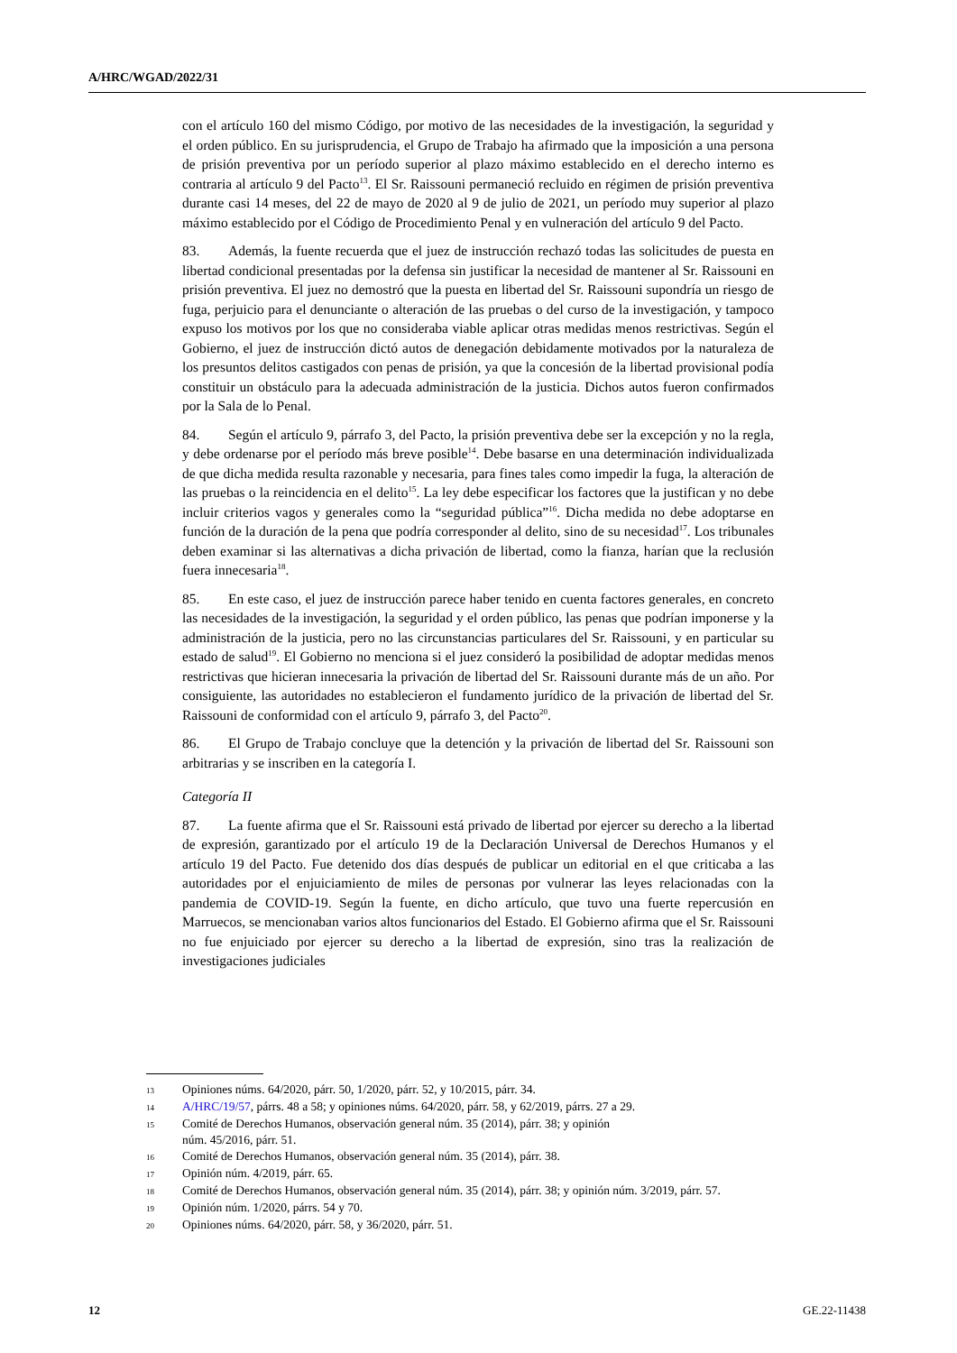A/HRC/WGAD/2022/31
con el artículo 160 del mismo Código, por motivo de las necesidades de la investigación, la seguridad y el orden público. En su jurisprudencia, el Grupo de Trabajo ha afirmado que la imposición a una persona de prisión preventiva por un período superior al plazo máximo establecido en el derecho interno es contraria al artículo 9 del Pacto<sup>13</sup>. El Sr. Raissouni permaneció recluido en régimen de prisión preventiva durante casi 14 meses, del 22 de mayo de 2020 al 9 de julio de 2021, un período muy superior al plazo máximo establecido por el Código de Procedimiento Penal y en vulneración del artículo 9 del Pacto.
83. Además, la fuente recuerda que el juez de instrucción rechazó todas las solicitudes de puesta en libertad condicional presentadas por la defensa sin justificar la necesidad de mantener al Sr. Raissouni en prisión preventiva. El juez no demostró que la puesta en libertad del Sr. Raissouni supondría un riesgo de fuga, perjuicio para el denunciante o alteración de las pruebas o del curso de la investigación, y tampoco expuso los motivos por los que no consideraba viable aplicar otras medidas menos restrictivas. Según el Gobierno, el juez de instrucción dictó autos de denegación debidamente motivados por la naturaleza de los presuntos delitos castigados con penas de prisión, ya que la concesión de la libertad provisional podía constituir un obstáculo para la adecuada administración de la justicia. Dichos autos fueron confirmados por la Sala de lo Penal.
84. Según el artículo 9, párrafo 3, del Pacto, la prisión preventiva debe ser la excepción y no la regla, y debe ordenarse por el período más breve posible<sup>14</sup>. Debe basarse en una determinación individualizada de que dicha medida resulta razonable y necesaria, para fines tales como impedir la fuga, la alteración de las pruebas o la reincidencia en el delito<sup>15</sup>. La ley debe especificar los factores que la justifican y no debe incluir criterios vagos y generales como la “seguridad pública”<sup>16</sup>. Dicha medida no debe adoptarse en función de la duración de la pena que podría corresponder al delito, sino de su necesidad<sup>17</sup>. Los tribunales deben examinar si las alternativas a dicha privación de libertad, como la fianza, harían que la reclusión fuera innecesaria<sup>18</sup>.
85. En este caso, el juez de instrucción parece haber tenido en cuenta factores generales, en concreto las necesidades de la investigación, la seguridad y el orden público, las penas que podrían imponerse y la administración de la justicia, pero no las circunstancias particulares del Sr. Raissouni, y en particular su estado de salud<sup>19</sup>. El Gobierno no menciona si el juez consideró la posibilidad de adoptar medidas menos restrictivas que hicieran innecesaria la privación de libertad del Sr. Raissouni durante más de un año. Por consiguiente, las autoridades no establecieron el fundamento jurídico de la privación de libertad del Sr. Raissouni de conformidad con el artículo 9, párrafo 3, del Pacto<sup>20</sup>.
86. El Grupo de Trabajo concluye que la detención y la privación de libertad del Sr. Raissouni son arbitrarias y se inscriben en la categoría I.
Categoría II
87. La fuente afirma que el Sr. Raissouni está privado de libertad por ejercer su derecho a la libertad de expresión, garantizado por el artículo 19 de la Declaración Universal de Derechos Humanos y el artículo 19 del Pacto. Fue detenido dos días después de publicar un editorial en el que criticaba a las autoridades por el enjuiciamiento de miles de personas por vulnerar las leyes relacionadas con la pandemia de COVID-19. Según la fuente, en dicho artículo, que tuvo una fuerte repercusión en Marruecos, se mencionaban varios altos funcionarios del Estado. El Gobierno afirma que el Sr. Raissouni no fue enjuiciado por ejercer su derecho a la libertad de expresión, sino tras la realización de investigaciones judiciales
13 Opiniones núms. 64/2020, párr. 50, 1/2020, párr. 52, y 10/2015, párr. 34.
14 A/HRC/19/57, párrs. 48 a 58; y opiniones núms. 64/2020, párr. 58, y 62/2019, párrs. 27 a 29.
15 Comité de Derechos Humanos, observación general núm. 35 (2014), párr. 38; y opinión
núm. 45/2016, párr. 51.
16 Comité de Derechos Humanos, observación general núm. 35 (2014), párr. 38.
17 Opinión núm. 4/2019, párr. 65.
18 Comité de Derechos Humanos, observación general núm. 35 (2014), párr. 38; y opinión núm. 3/2019, párr. 57.
19 Opinión núm. 1/2020, párrs. 54 y 70.
20 Opiniones núms. 64/2020, párr. 58, y 36/2020, párr. 51.
12 GE.22-11438